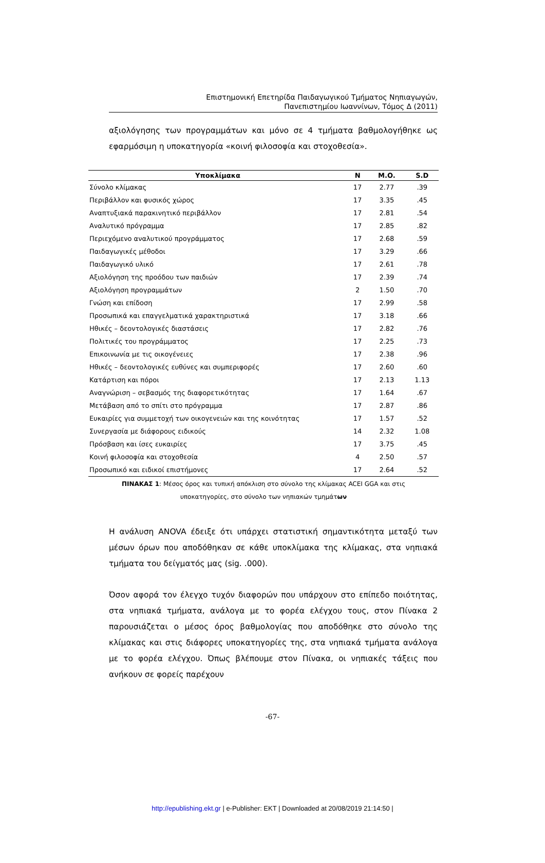Επιστημονική Επετηρίδα Παιδαγωγικού Τμήματος Νηπιαγωγών,
Πανεπιστημίου Ιωαννίνων, Τόμος Δ (2011)
αξιολόγησης των προγραμμάτων και μόνο σε 4 τμήματα βαθμολογήθηκε ως εφαρμόσιμη η υποκατηγορία «κοινή φιλοσοφία και στοχοθεσία».
| Υποκλίμακα | N | M.O. | S.D |
| --- | --- | --- | --- |
| Σύνολο κλίμακας | 17 | 2.77 | .39 |
| Περιβάλλον και φυσικός χώρος | 17 | 3.35 | .45 |
| Αναπτυξιακά παρακινητικό περιβάλλον | 17 | 2.81 | .54 |
| Αναλυτικό πρόγραμμα | 17 | 2.85 | .82 |
| Περιεχόμενο αναλυτικού προγράμματος | 17 | 2.68 | .59 |
| Παιδαγωγικές μέθοδοι | 17 | 3.29 | .66 |
| Παιδαγωγικό υλικό | 17 | 2.61 | .78 |
| Αξιολόγηση της προόδου των παιδιών | 17 | 2.39 | .74 |
| Αξιολόγηση προγραμμάτων | 2 | 1.50 | .70 |
| Γνώση και επίδοση | 17 | 2.99 | .58 |
| Προσωπικά και επαγγελματικά χαρακτηριστικά | 17 | 3.18 | .66 |
| Ηθικές – δεοντολογικές διαστάσεις | 17 | 2.82 | .76 |
| Πολιτικές του προγράμματος | 17 | 2.25 | .73 |
| Επικοινωνία με τις οικογένειες | 17 | 2.38 | .96 |
| Ηθικές – δεοντολογικές ευθύνες και συμπεριφορές | 17 | 2.60 | .60 |
| Κατάρτιση και πόροι | 17 | 2.13 | 1.13 |
| Αναγνώριση – σεβασμός της διαφορετικότητας | 17 | 1.64 | .67 |
| Μετάβαση από το σπίτι στο πρόγραμμα | 17 | 2.87 | .86 |
| Ευκαιρίες για συμμετοχή των οικογενειών και της κοινότητας | 17 | 1.57 | .52 |
| Συνεργασία με διάφορους ειδικούς | 14 | 2.32 | 1.08 |
| Πρόσβαση και ίσες ευκαιρίες | 17 | 3.75 | .45 |
| Κοινή φιλοσοφία και στοχοθεσία | 4 | 2.50 | .57 |
| Προσωπικό και ειδικοί επιστήμονες | 17 | 2.64 | .52 |
ΠΙΝΑΚΑΣ 1: Μέσος όρος και τυπική απόκλιση στο σύνολο της κλίμακας ACEI GGA και στις
υποκατηγορίες, στο σύνολο των νηπιακών τμημάτων
Η ανάλυση ANOVA έδειξε ότι υπάρχει στατιστική σημαντικότητα μεταξύ των μέσων όρων που αποδόθηκαν σε κάθε υποκλίμακα της κλίμακας, στα νηπιακά τμήματα του δείγματός μας (sig. .000).
Όσον αφορά τον έλεγχο τυχόν διαφορών που υπάρχουν στο επίπεδο ποιότητας, στα νηπιακά τμήματα, ανάλογα με το φορέα ελέγχου τους, στον Πίνακα 2 παρουσιάζεται ο μέσος όρος βαθμολογίας που αποδόθηκε στο σύνολο της κλίμακας και στις διάφορες υποκατηγορίες της, στα νηπιακά τμήματα ανάλογα με το φορέα ελέγχου. Όπως βλέπουμε στον Πίνακα, οι νηπιακές τάξεις που ανήκουν σε φορείς παρέχουν
-67-
http://epublishing.ekt.gr | e-Publisher: EKT | Downloaded at 20/08/2019 21:14:50 |